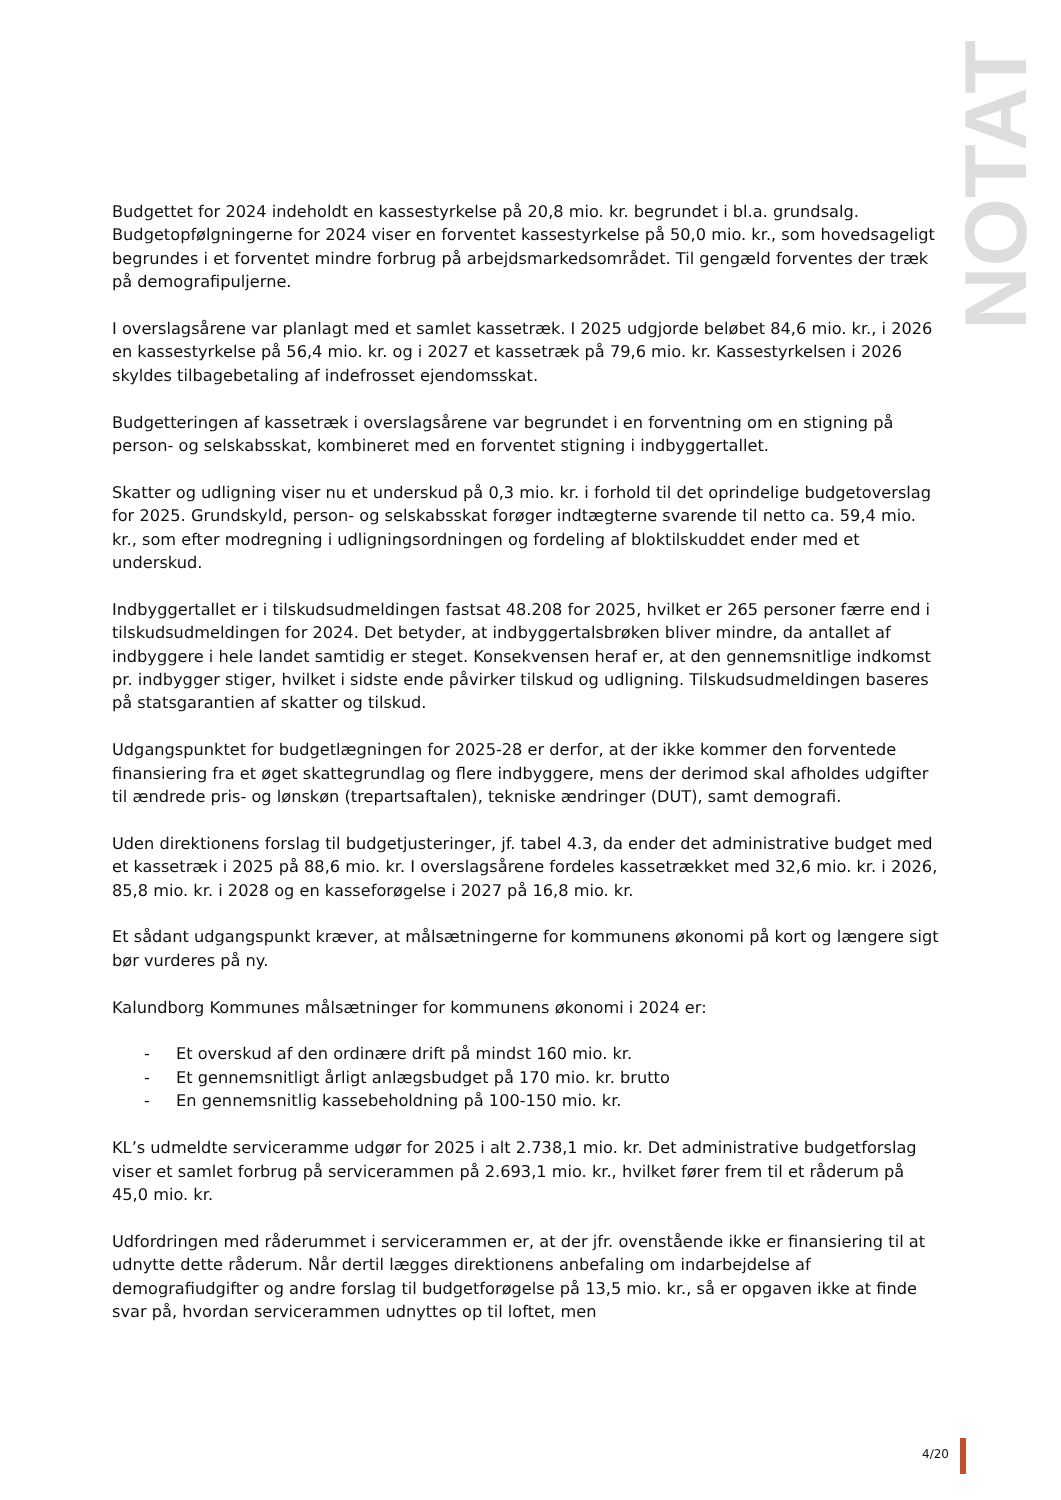NOTAT
Budgettet for 2024 indeholdt en kassestyrkelse på 20,8 mio. kr. begrundet i bl.a. grundsalg. Budgetopfølgningerne for 2024 viser en forventet kassestyrkelse på 50,0 mio. kr., som hovedsageligt begrundes i et forventet mindre forbrug på arbejdsmarkedsområdet. Til gengæld forventes der træk på demografipuljerne.
I overslagsårene var planlagt med et samlet kassetræk. I 2025 udgjorde beløbet 84,6 mio. kr., i 2026 en kassestyrkelse på 56,4 mio. kr. og i 2027 et kassetræk på 79,6 mio. kr. Kassestyrkelsen i 2026 skyldes tilbagebetaling af indefrosset ejendomsskat.
Budgetteringen af kassetræk i overslagsårene var begrundet i en forventning om en stigning på person- og selskabsskat, kombineret med en forventet stigning i indbyggertallet.
Skatter og udligning viser nu et underskud på 0,3 mio. kr. i forhold til det oprindelige budgetoverslag for 2025. Grundskyld, person- og selskabsskat forøger indtægterne svarende til netto ca. 59,4 mio. kr., som efter modregning i udligningsordningen og fordeling af bloktilskuddet ender med et underskud.
Indbyggertallet er i tilskudsudmeldingen fastsat 48.208 for 2025, hvilket er 265 personer færre end i tilskudsudmeldingen for 2024. Det betyder, at indbyggertalsbrøken bliver mindre, da antallet af indbyggere i hele landet samtidig er steget. Konsekvensen heraf er, at den gennemsnitlige indkomst pr. indbygger stiger, hvilket i sidste ende påvirker tilskud og udligning. Tilskudsudmeldingen baseres på statsgarantien af skatter og tilskud.
Udgangspunktet for budgetlægningen for 2025-28 er derfor, at der ikke kommer den forventede finansiering fra et øget skattegrundlag og flere indbyggere, mens der derimod skal afholdes udgifter til ændrede pris- og lønskøn (trepartsaftalen), tekniske ændringer (DUT), samt demografi.
Uden direktionens forslag til budgetjusteringer, jf. tabel 4.3, da ender det administrative budget med et kassetræk i 2025 på 88,6 mio. kr. I overslagsårene fordeles kassetrækket med 32,6 mio. kr. i 2026, 85,8 mio. kr. i 2028 og en kasseforøgelse i 2027 på 16,8 mio. kr.
Et sådant udgangspunkt kræver, at målsætningerne for kommunens økonomi på kort og længere sigt bør vurderes på ny.
Kalundborg Kommunes målsætninger for kommunens økonomi i 2024 er:
- Et overskud af den ordinære drift på mindst 160 mio. kr.
- Et gennemsnitligt årligt anlægsbudget på 170 mio. kr. brutto
- En gennemsnitlig kassebeholdning på 100-150 mio. kr.
KL’s udmeldte serviceramme udgør for 2025 i alt 2.738,1 mio. kr. Det administrative budgetforslag viser et samlet forbrug på servicerammen på 2.693,1 mio. kr., hvilket fører frem til et råderum på 45,0 mio. kr.
Udfordringen med råderummet i servicerammen er, at der jfr. ovenstående ikke er finansiering til at udnytte dette råderum. Når dertil lægges direktionens anbefaling om indarbejdelse af demografiudgifter og andre forslag til budgetforøgelse på 13,5 mio. kr., så er opgaven ikke at finde svar på, hvordan servicerammen udnyttes op til loftet, men
4/20